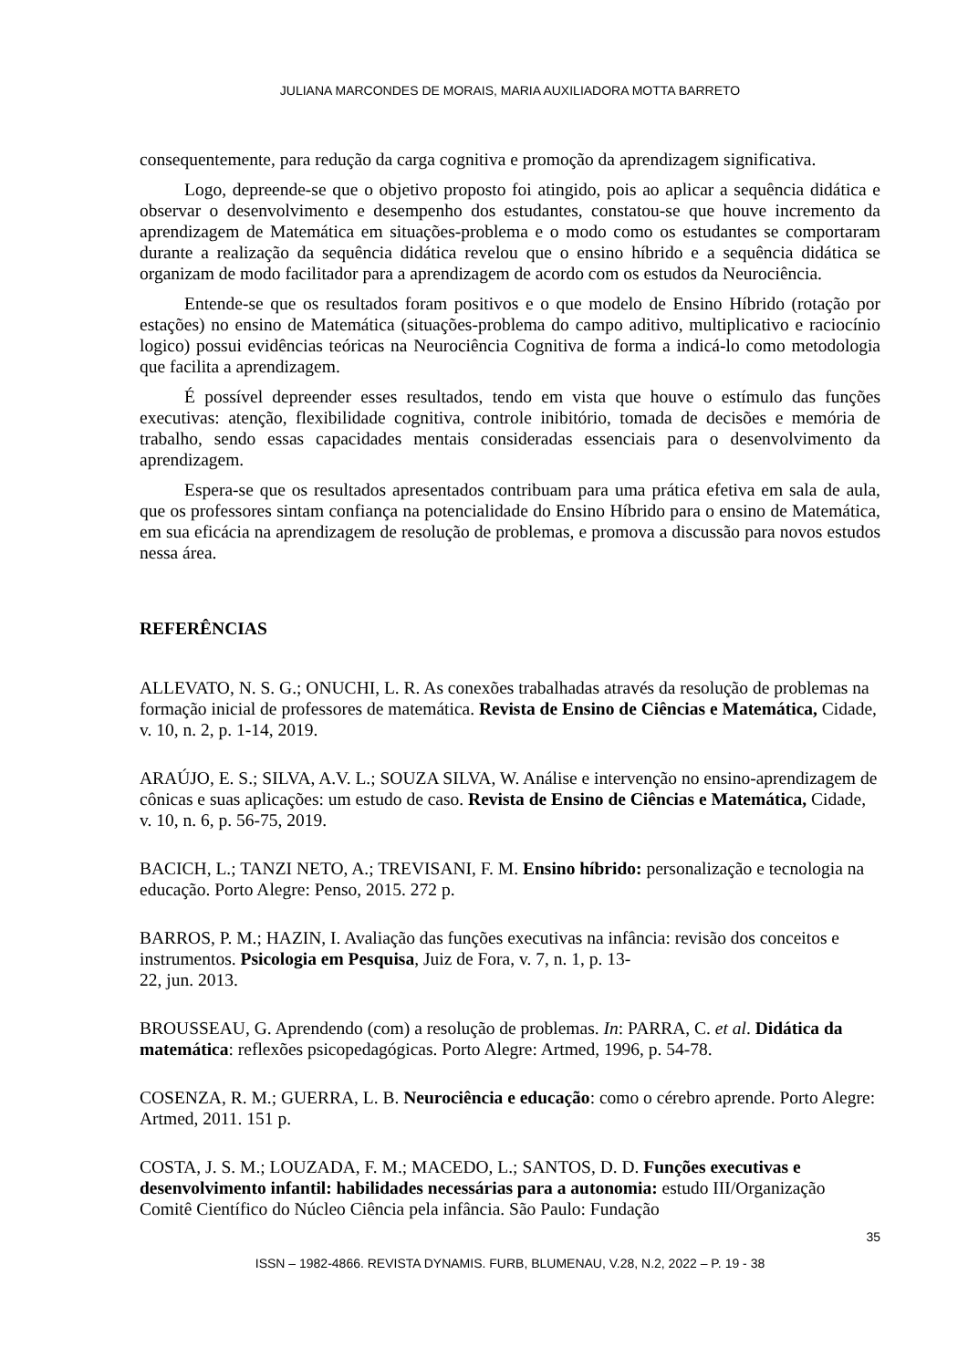JULIANA MARCONDES DE MORAIS, MARIA AUXILIADORA MOTTA BARRETO
consequentemente, para redução da carga cognitiva e promoção da aprendizagem significativa.
Logo, depreende-se que o objetivo proposto foi atingido, pois ao aplicar a sequência didática e observar o desenvolvimento e desempenho dos estudantes, constatou-se que houve incremento da aprendizagem de Matemática em situações-problema e o modo como os estudantes se comportaram durante a realização da sequência didática revelou que o ensino híbrido e a sequência didática se organizam de modo facilitador para a aprendizagem de acordo com os estudos da Neurociência.
Entende-se que os resultados foram positivos e o que modelo de Ensino Híbrido (rotação por estações) no ensino de Matemática (situações-problema do campo aditivo, multiplicativo e raciocínio logico) possui evidências teóricas na Neurociência Cognitiva de forma a indicá-lo como metodologia que facilita a aprendizagem.
É possível depreender esses resultados, tendo em vista que houve o estímulo das funções executivas: atenção, flexibilidade cognitiva, controle inibitório, tomada de decisões e memória de trabalho, sendo essas capacidades mentais consideradas essenciais para o desenvolvimento da aprendizagem.
Espera-se que os resultados apresentados contribuam para uma prática efetiva em sala de aula, que os professores sintam confiança na potencialidade do Ensino Híbrido para o ensino de Matemática, em sua eficácia na aprendizagem de resolução de problemas, e promova a discussão para novos estudos nessa área.
REFERÊNCIAS
ALLEVATO, N. S. G.; ONUCHI, L. R. As conexões trabalhadas através da resolução de problemas na formação inicial de professores de matemática. Revista de Ensino de Ciências e Matemática, Cidade, v. 10, n. 2, p. 1-14, 2019.
ARAÚJO, E. S.; SILVA, A.V. L.; SOUZA SILVA, W. Análise e intervenção no ensino-aprendizagem de cônicas e suas aplicações: um estudo de caso. Revista de Ensino de Ciências e Matemática, Cidade, v. 10, n. 6, p. 56-75, 2019.
BACICH, L.; TANZI NETO, A.; TREVISANI, F. M. Ensino híbrido: personalização e tecnologia na educação. Porto Alegre: Penso, 2015. 272 p.
BARROS, P. M.; HAZIN, I. Avaliação das funções executivas na infância: revisão dos conceitos e instrumentos. Psicologia em Pesquisa, Juiz de Fora, v. 7, n. 1, p. 13-
22, jun. 2013.
BROUSSEAU, G. Aprendendo (com) a resolução de problemas. In: PARRA, C. et al. Didática da matemática: reflexões psicopedagógicas. Porto Alegre: Artmed, 1996, p. 54-78.
COSENZA, R. M.; GUERRA, L. B. Neurociência e educação: como o cérebro aprende. Porto Alegre: Artmed, 2011. 151 p.
COSTA, J. S. M.; LOUZADA, F. M.; MACEDO, L.; SANTOS, D. D. Funções executivas e desenvolvimento infantil: habilidades necessárias para a autonomia: estudo III/Organização Comitê Científico do Núcleo Ciência pela infância. São Paulo: Fundação
35
ISSN – 1982-4866. REVISTA DYNAMIS. FURB, BLUMENAU, V.28, N.2, 2022 – P. 19 - 38